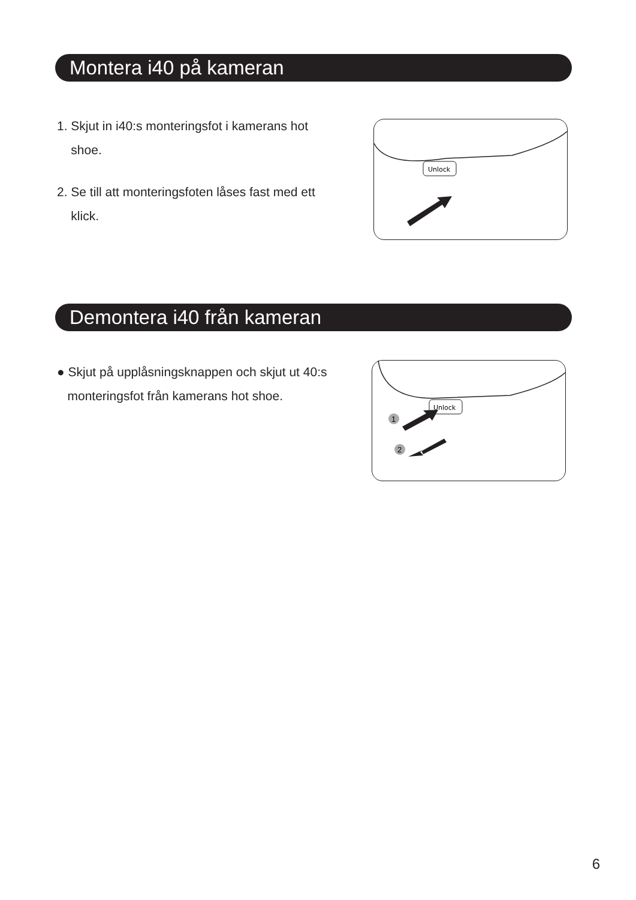Montera i40 på kameran
1. Skjut in i40:s monteringsfot i kamerans hot
shoe.
2. Se till att monteringsfoten låses fast med ett
klick.
Unlock
Demontera i40 från kameran
● Skjut på upplåsningsknappen och skjut ut 40:s
monteringsfot från kamerans hot shoe.
Unlock
1
2
6